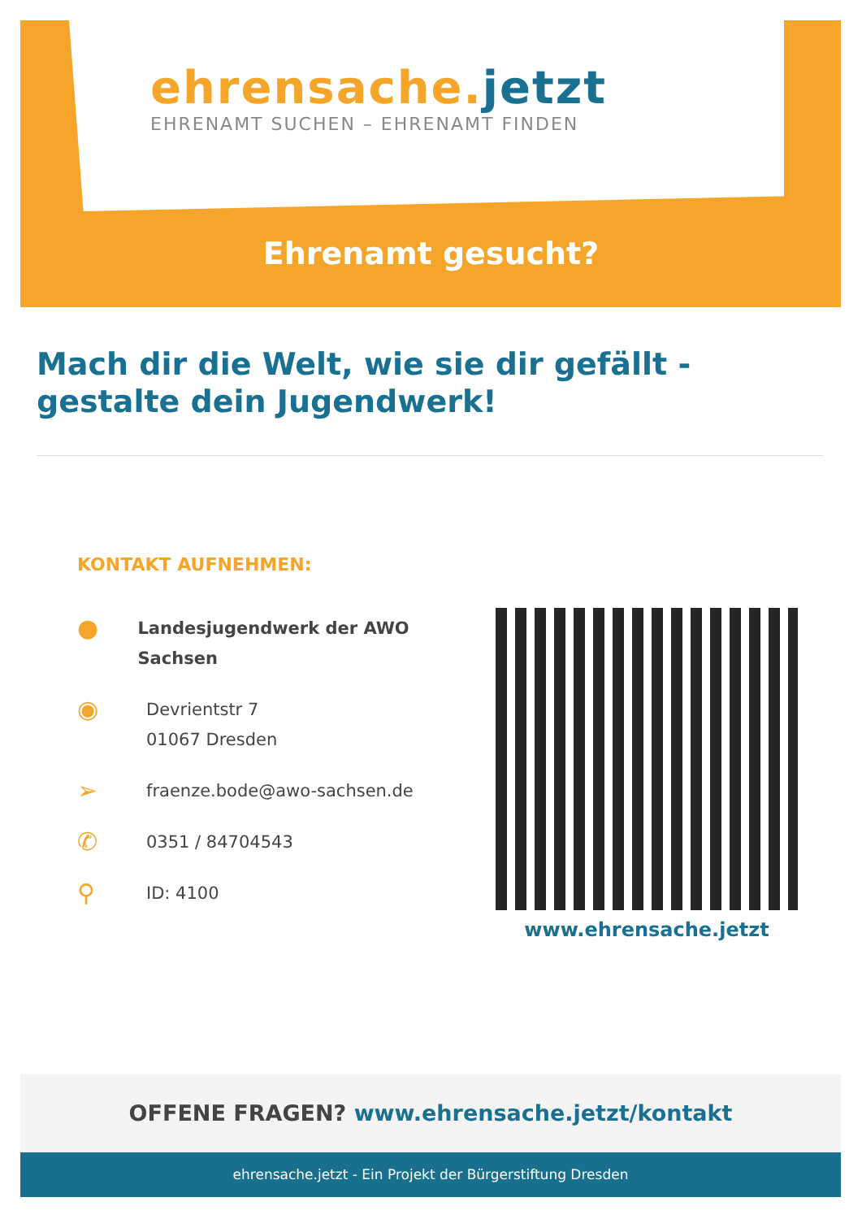ehrensache.jetzt
EHRENAMT SUCHEN – EHRENAMT FINDEN
Ehrenamt gesucht?
Mach dir die Welt, wie sie dir gefällt - gestalte dein Jugendwerk!
KONTAKT AUFNEHMEN:
●
Landesjugendwerk der AWO Sachsen
◉
Devrientstr 7
01067 Dresden
➢
fraenze.bode@awo-sachsen.de
✆
0351 / 84704543
⚲
ID: 4100
www.ehrensache.jetzt
OFFENE FRAGEN? www.ehrensache.jetzt/kontakt
ehrensache.jetzt - Ein Projekt der Bürgerstiftung Dresden